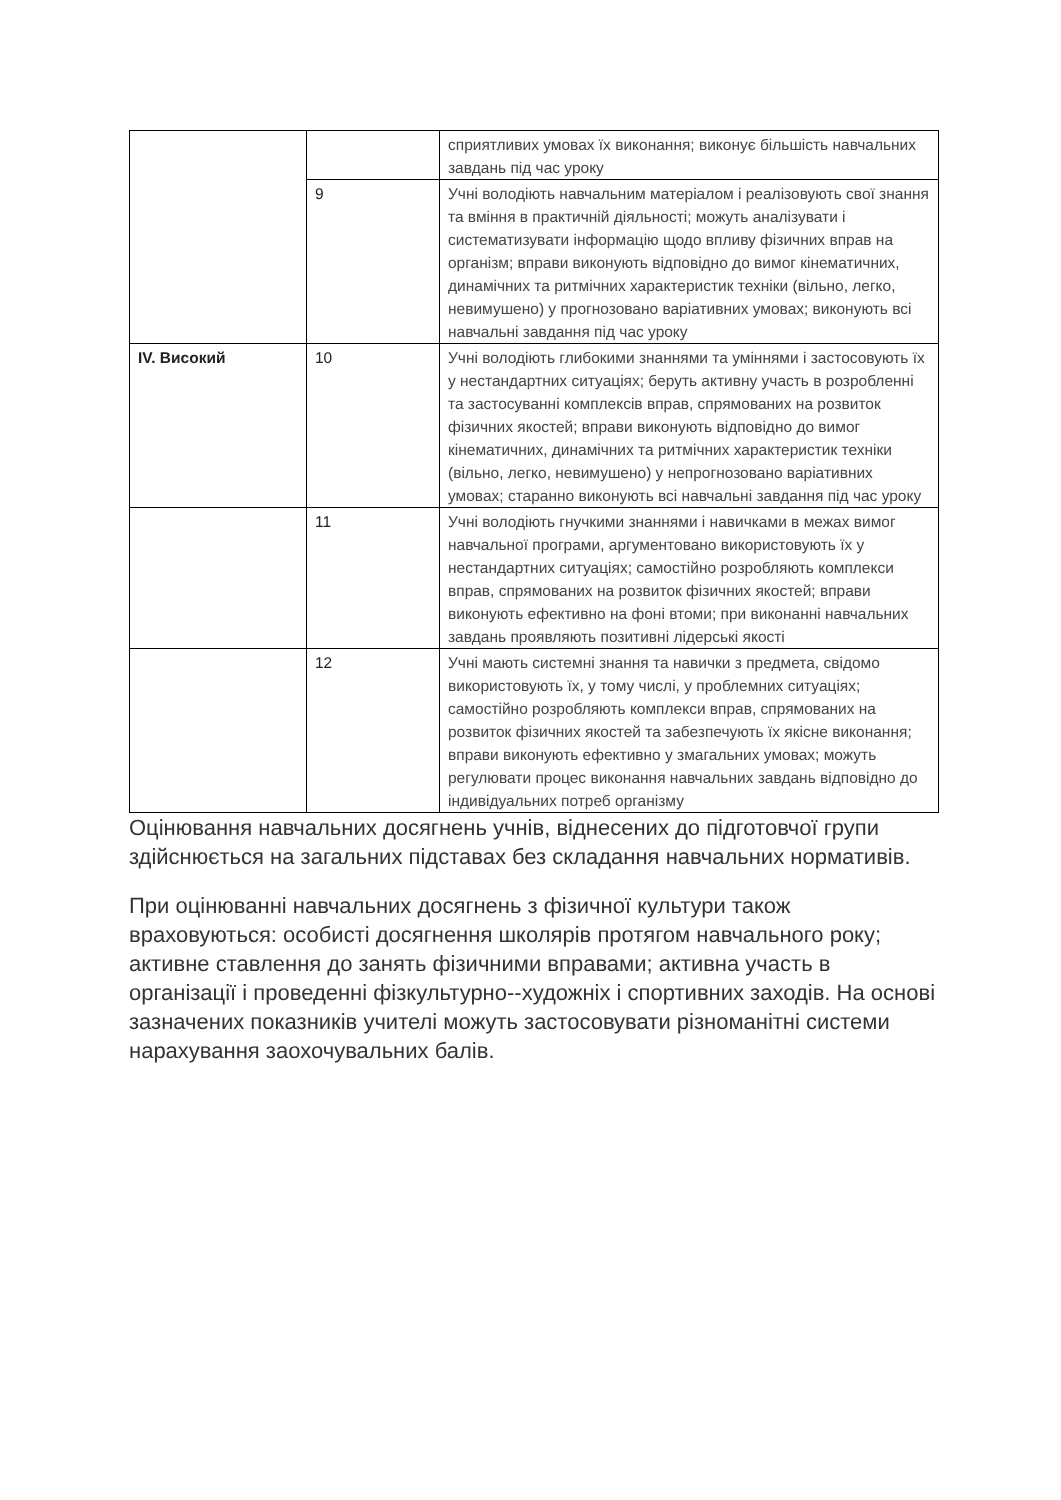| | | сприятливих умовах їх виконання; виконує більшість навчальних завдань під час уроку |
| | 9 | Учні володіють навчальним матеріалом і реалізовують свої знання та вміння в практичній діяльності; можуть аналізувати і систематизувати інформацію щодо впливу фізичних вправ на організм; вправи виконують відповідно до вимог кінематичних, динамічних та ритмічних характеристик техніки (вільно, легко, невимушено) у прогнозовано варіативних умовах; виконують всі навчальні завдання під час уроку |
| IV. Високий | 10 | Учні володіють глибокими знаннями та уміннями і застосовують їх у нестандартних ситуаціях; беруть активну участь в розробленні та застосуванні комплексів вправ, спрямованих на розвиток фізичних якостей; вправи виконують відповідно до вимог кінематичних, динамічних та ритмічних характеристик техніки (вільно, легко, невимушено) у непрогнозовано варіативних умовах; старанно виконують всі навчальні завдання під час уроку |
| | 11 | Учні володіють гнучкими знаннями і навичками в межах вимог навчальної програми, аргументовано використовують їх у нестандартних ситуаціях; самостійно розробляють комплекси вправ, спрямованих на розвиток фізичних якостей; вправи виконують ефективно на фоні втоми; при виконанні навчальних завдань проявляють позитивні лідерські якості |
| | 12 | Учні мають системні знання та навички з предмета, свідомо використовують їх, у тому числі, у проблемних ситуаціях; самостійно розробляють комплекси вправ, спрямованих на розвиток фізичних якостей та забезпечують їх якісне виконання; вправи виконують ефективно у змагальних умовах; можуть регулювати процес виконання навчальних завдань відповідно до індивідуальних потреб організму |
Оцінювання навчальних досягнень учнів, віднесених до підготовчої групи здійснюється на загальних підставах без складання навчальних нормативів.
При оцінюванні навчальних досягнень з фізичної культури також враховуються: особисті досягнення школярів протягом навчального року; активне ставлення до занять фізичними вправами; активна участь в організації і проведенні фізкультурно--художніх і спортивних заходів. На основі зазначених показників учителі можуть застосовувати різноманітні системи нарахування заохочувальних балів.